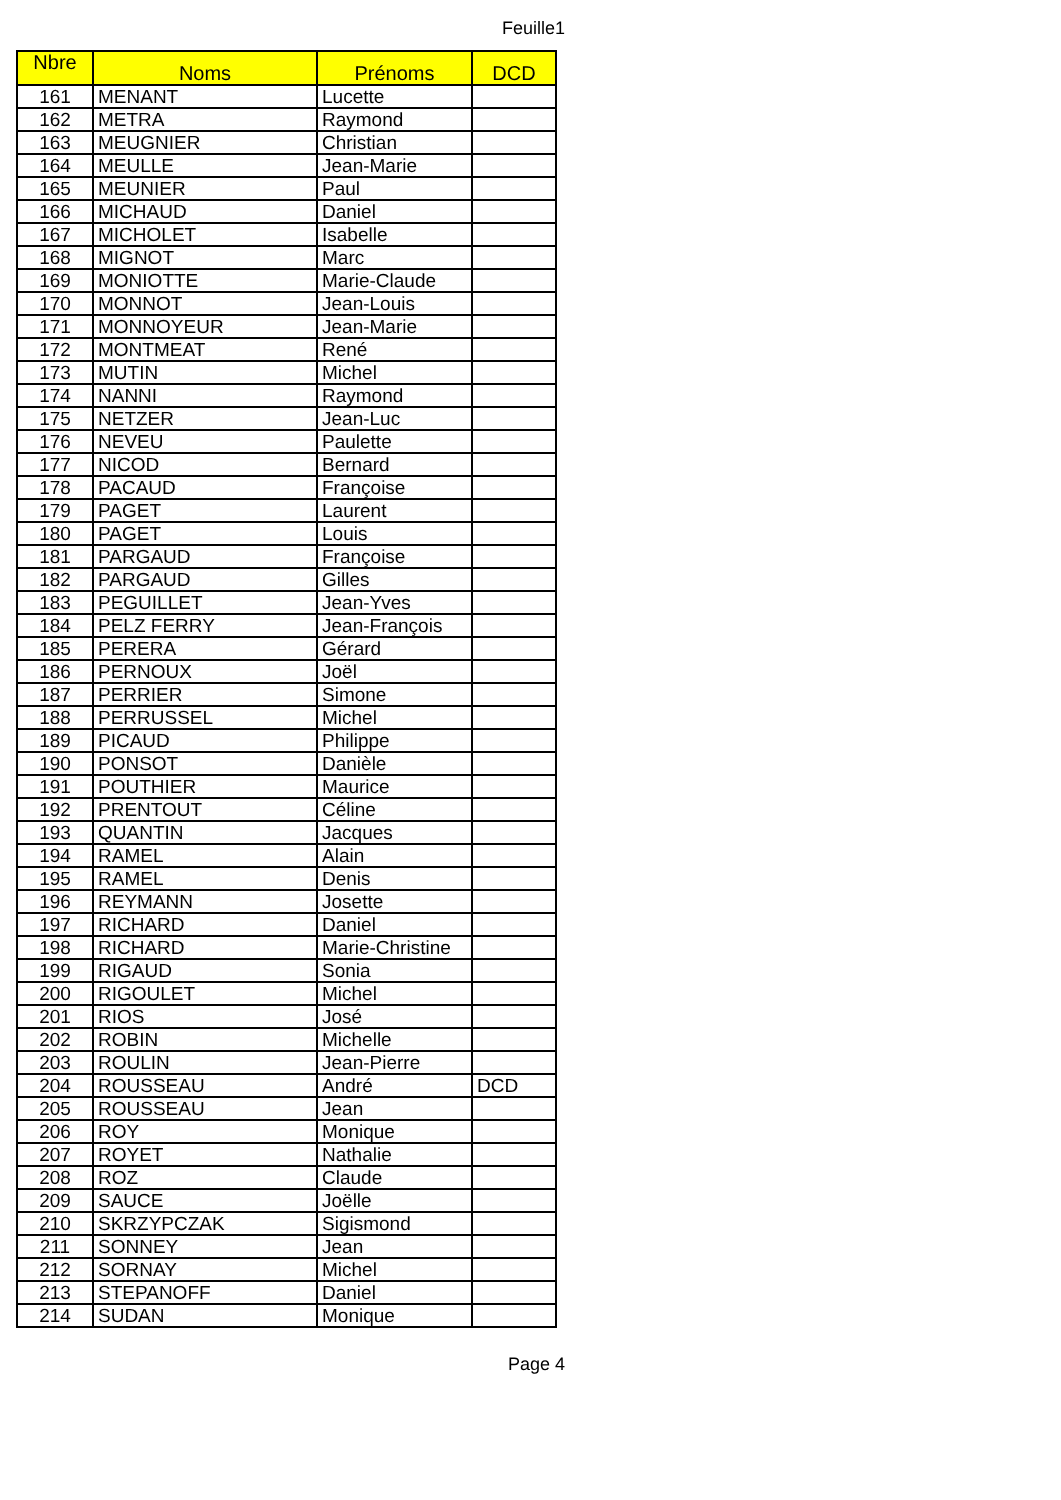Feuille1
| Nbre | Noms | Prénoms | DCD |
| --- | --- | --- | --- |
| 161 | MENANT | Lucette | |
| 162 | METRA | Raymond | |
| 163 | MEUGNIER | Christian | |
| 164 | MEULLE | Jean-Marie | |
| 165 | MEUNIER | Paul | |
| 166 | MICHAUD | Daniel | |
| 167 | MICHOLET | Isabelle | |
| 168 | MIGNOT | Marc | |
| 169 | MONIOTTE | Marie-Claude | |
| 170 | MONNOT | Jean-Louis | |
| 171 | MONNOYEUR | Jean-Marie | |
| 172 | MONTMEAT | René | |
| 173 | MUTIN | Michel | |
| 174 | NANNI | Raymond | |
| 175 | NETZER | Jean-Luc | |
| 176 | NEVEU | Paulette | |
| 177 | NICOD | Bernard | |
| 178 | PACAUD | Françoise | |
| 179 | PAGET | Laurent | |
| 180 | PAGET | Louis | |
| 181 | PARGAUD | Françoise | |
| 182 | PARGAUD | Gilles | |
| 183 | PEGUILLET | Jean-Yves | |
| 184 | PELZ FERRY | Jean-François | |
| 185 | PERERA | Gérard | |
| 186 | PERNOUX | Joël | |
| 187 | PERRIER | Simone | |
| 188 | PERRUSSEL | Michel | |
| 189 | PICAUD | Philippe | |
| 190 | PONSOT | Danièle | |
| 191 | POUTHIER | Maurice | |
| 192 | PRENTOUT | Céline | |
| 193 | QUANTIN | Jacques | |
| 194 | RAMEL | Alain | |
| 195 | RAMEL | Denis | |
| 196 | REYMANN | Josette | |
| 197 | RICHARD | Daniel | |
| 198 | RICHARD | Marie-Christine | |
| 199 | RIGAUD | Sonia | |
| 200 | RIGOULET | Michel | |
| 201 | RIOS | José | |
| 202 | ROBIN | Michelle | |
| 203 | ROULIN | Jean-Pierre | |
| 204 | ROUSSEAU | André | DCD |
| 205 | ROUSSEAU | Jean | |
| 206 | ROY | Monique | |
| 207 | ROYET | Nathalie | |
| 208 | ROZ | Claude | |
| 209 | SAUCE | Joëlle | |
| 210 | SKRZYPCZAK | Sigismond | |
| 211 | SONNEY | Jean | |
| 212 | SORNAY | Michel | |
| 213 | STEPANOFF | Daniel | |
| 214 | SUDAN | Monique | |
Page 4